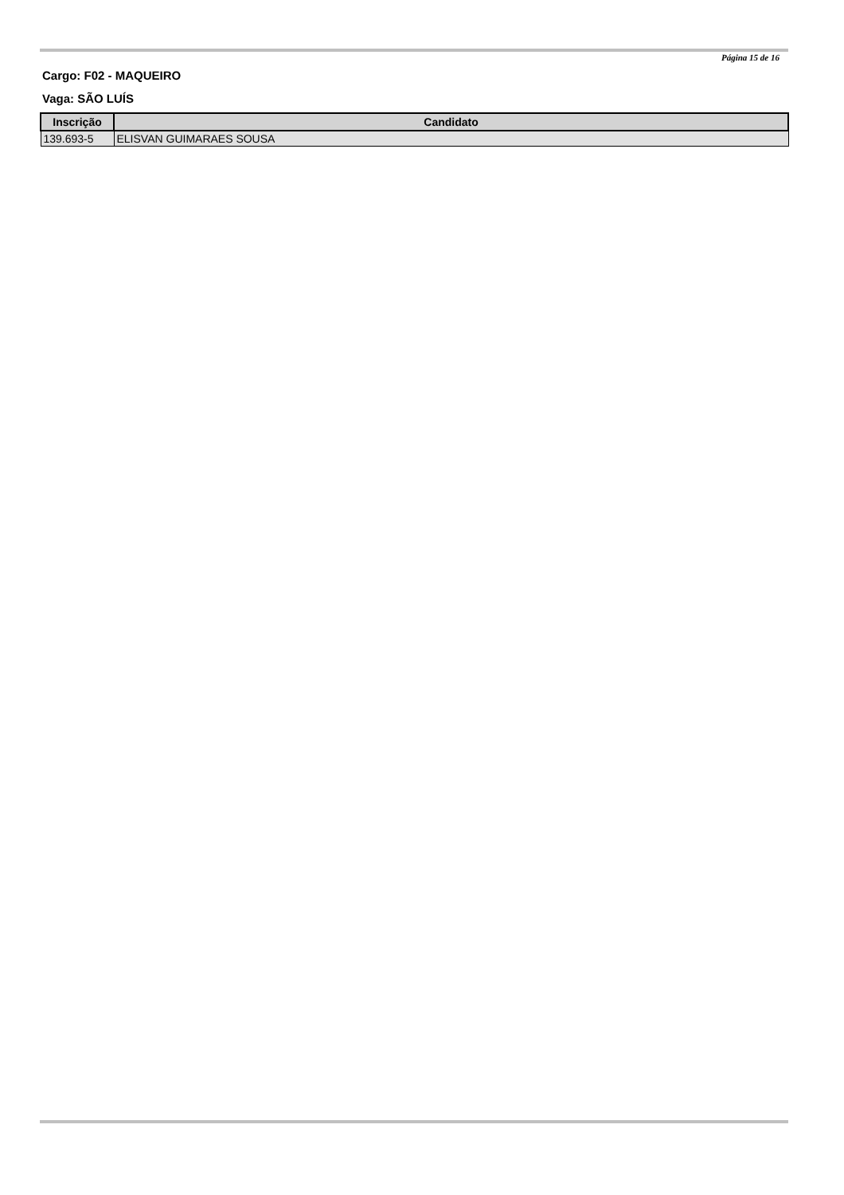Página 15 de 16
Cargo: F02 - MAQUEIRO
Vaga: SÃO LUÍS
| Inscrição | Candidato |
| --- | --- |
| 139.693-5 | ELISVAN GUIMARAES SOUSA |